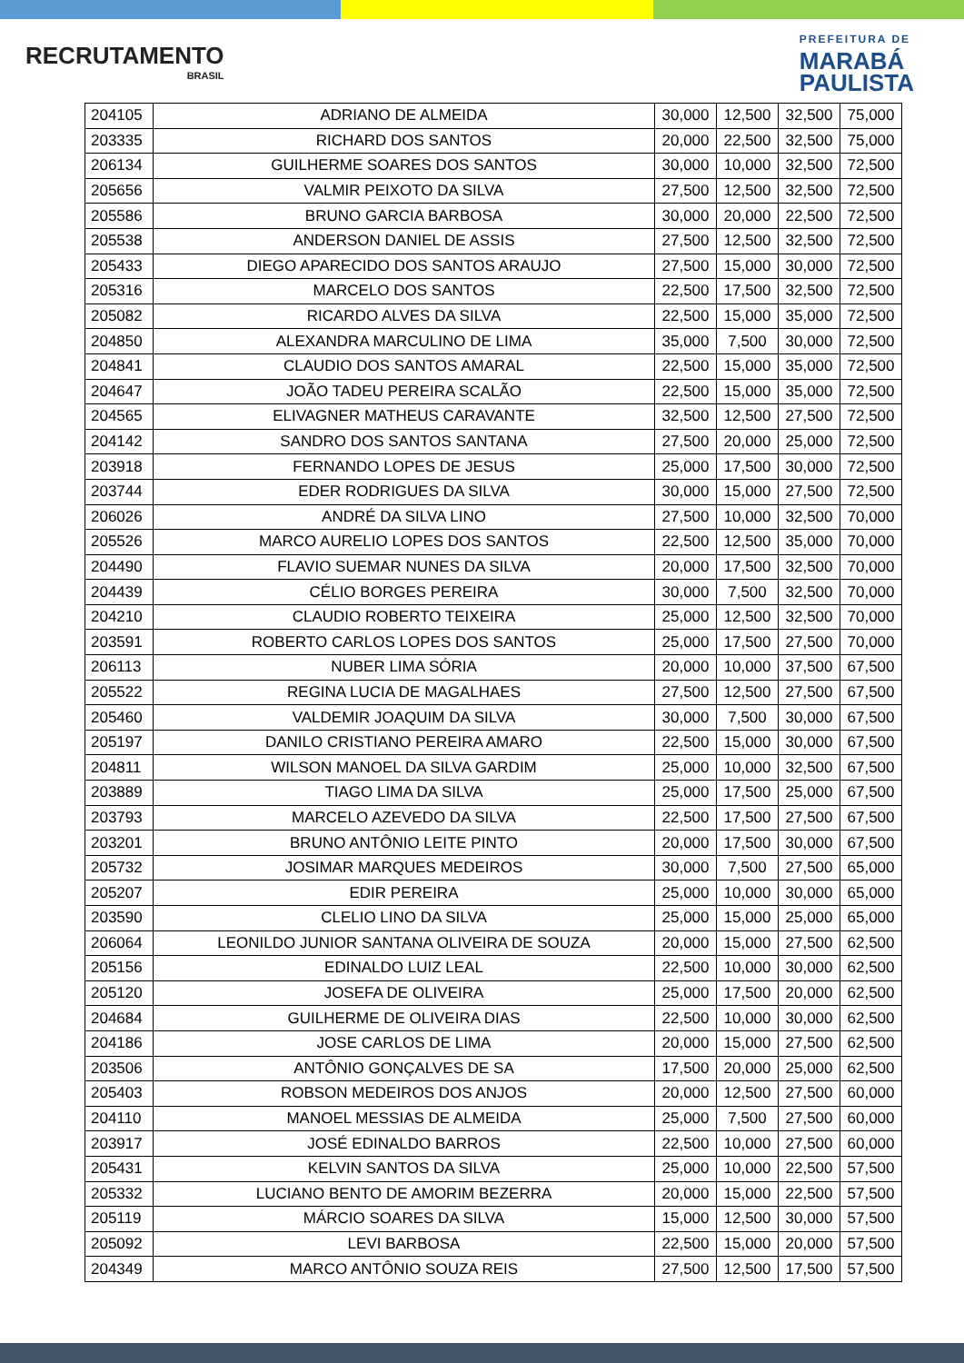RECRUTAMENTO
BRASIL
PREFEITURA DE
MARABÁ
PAULISTA
| 204105 | ADRIANO DE ALMEIDA | 30,000 | 12,500 | 32,500 | 75,000 |
| 203335 | RICHARD DOS SANTOS | 20,000 | 22,500 | 32,500 | 75,000 |
| 206134 | GUILHERME SOARES DOS SANTOS | 30,000 | 10,000 | 32,500 | 72,500 |
| 205656 | VALMIR PEIXOTO DA SILVA | 27,500 | 12,500 | 32,500 | 72,500 |
| 205586 | BRUNO GARCIA BARBOSA | 30,000 | 20,000 | 22,500 | 72,500 |
| 205538 | ANDERSON DANIEL DE ASSIS | 27,500 | 12,500 | 32,500 | 72,500 |
| 205433 | DIEGO APARECIDO DOS SANTOS ARAUJO | 27,500 | 15,000 | 30,000 | 72,500 |
| 205316 | MARCELO DOS SANTOS | 22,500 | 17,500 | 32,500 | 72,500 |
| 205082 | RICARDO ALVES DA SILVA | 22,500 | 15,000 | 35,000 | 72,500 |
| 204850 | ALEXANDRA MARCULINO DE LIMA | 35,000 | 7,500 | 30,000 | 72,500 |
| 204841 | CLAUDIO DOS SANTOS AMARAL | 22,500 | 15,000 | 35,000 | 72,500 |
| 204647 | JOÃO TADEU PEREIRA SCALÃO | 22,500 | 15,000 | 35,000 | 72,500 |
| 204565 | ELIVAGNER MATHEUS CARAVANTE | 32,500 | 12,500 | 27,500 | 72,500 |
| 204142 | SANDRO DOS SANTOS SANTANA | 27,500 | 20,000 | 25,000 | 72,500 |
| 203918 | FERNANDO LOPES DE JESUS | 25,000 | 17,500 | 30,000 | 72,500 |
| 203744 | EDER RODRIGUES DA SILVA | 30,000 | 15,000 | 27,500 | 72,500 |
| 206026 | ANDRÉ DA SILVA LINO | 27,500 | 10,000 | 32,500 | 70,000 |
| 205526 | MARCO AURELIO LOPES DOS SANTOS | 22,500 | 12,500 | 35,000 | 70,000 |
| 204490 | FLAVIO SUEMAR NUNES DA SILVA | 20,000 | 17,500 | 32,500 | 70,000 |
| 204439 | CÉLIO BORGES PEREIRA | 30,000 | 7,500 | 32,500 | 70,000 |
| 204210 | CLAUDIO ROBERTO TEIXEIRA | 25,000 | 12,500 | 32,500 | 70,000 |
| 203591 | ROBERTO CARLOS LOPES DOS SANTOS | 25,000 | 17,500 | 27,500 | 70,000 |
| 206113 | NUBER LIMA SÓRIA | 20,000 | 10,000 | 37,500 | 67,500 |
| 205522 | REGINA LUCIA DE MAGALHAES | 27,500 | 12,500 | 27,500 | 67,500 |
| 205460 | VALDEMIR JOAQUIM DA SILVA | 30,000 | 7,500 | 30,000 | 67,500 |
| 205197 | DANILO CRISTIANO PEREIRA AMARO | 22,500 | 15,000 | 30,000 | 67,500 |
| 204811 | WILSON MANOEL DA SILVA GARDIM | 25,000 | 10,000 | 32,500 | 67,500 |
| 203889 | TIAGO LIMA DA SILVA | 25,000 | 17,500 | 25,000 | 67,500 |
| 203793 | MARCELO AZEVEDO DA SILVA | 22,500 | 17,500 | 27,500 | 67,500 |
| 203201 | BRUNO ANTÔNIO LEITE PINTO | 20,000 | 17,500 | 30,000 | 67,500 |
| 205732 | JOSIMAR MARQUES MEDEIROS | 30,000 | 7,500 | 27,500 | 65,000 |
| 205207 | EDIR PEREIRA | 25,000 | 10,000 | 30,000 | 65,000 |
| 203590 | CLELIO LINO DA SILVA | 25,000 | 15,000 | 25,000 | 65,000 |
| 206064 | LEONILDO JUNIOR SANTANA OLIVEIRA DE SOUZA | 20,000 | 15,000 | 27,500 | 62,500 |
| 205156 | EDINALDO LUIZ LEAL | 22,500 | 10,000 | 30,000 | 62,500 |
| 205120 | JOSEFA DE OLIVEIRA | 25,000 | 17,500 | 20,000 | 62,500 |
| 204684 | GUILHERME DE OLIVEIRA DIAS | 22,500 | 10,000 | 30,000 | 62,500 |
| 204186 | JOSE CARLOS DE LIMA | 20,000 | 15,000 | 27,500 | 62,500 |
| 203506 | ANTÔNIO GONÇALVES DE SA | 17,500 | 20,000 | 25,000 | 62,500 |
| 205403 | ROBSON MEDEIROS DOS ANJOS | 20,000 | 12,500 | 27,500 | 60,000 |
| 204110 | MANOEL MESSIAS DE ALMEIDA | 25,000 | 7,500 | 27,500 | 60,000 |
| 203917 | JOSÉ EDINALDO BARROS | 22,500 | 10,000 | 27,500 | 60,000 |
| 205431 | KELVIN SANTOS DA SILVA | 25,000 | 10,000 | 22,500 | 57,500 |
| 205332 | LUCIANO BENTO DE AMORIM BEZERRA | 20,000 | 15,000 | 22,500 | 57,500 |
| 205119 | MÁRCIO SOARES DA SILVA | 15,000 | 12,500 | 30,000 | 57,500 |
| 205092 | LEVI BARBOSA | 22,500 | 15,000 | 20,000 | 57,500 |
| 204349 | MARCO ANTÔNIO SOUZA REIS | 27,500 | 12,500 | 17,500 | 57,500 |